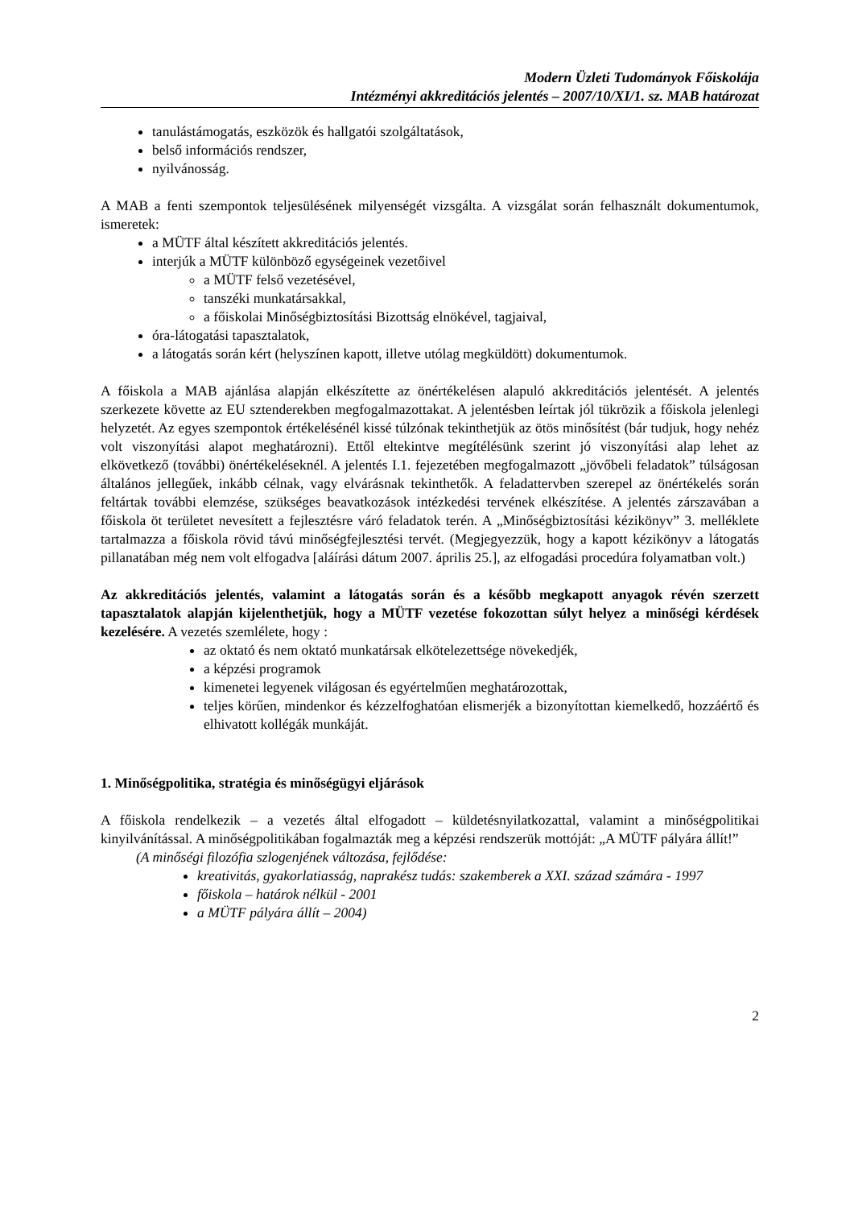Modern Üzleti Tudományok Főiskolája
Intézményi akkreditációs jelentés – 2007/10/XI/1. sz. MAB határozat
tanulástámogatás, eszközök és hallgatói szolgáltatások,
belső információs rendszer,
nyilvánosság.
A MAB a fenti szempontok teljesülésének milyenségét vizsgálta. A vizsgálat során felhasznált dokumentumok, ismeretek:
a MÜTF által készített akkreditációs jelentés.
interjúk a MÜTF különböző egységeinek vezetőivel
a MÜTF felső vezetésével,
tanszéki munkatársakkal,
a főiskolai Minőségbiztosítási Bizottság elnökével, tagjaival,
óra-látogatási tapasztalatok,
a látogatás során kért (helyszínen kapott, illetve utólag megküldött) dokumentumok.
A főiskola a MAB ajánlása alapján elkészítette az önértékelésen alapuló akkreditációs jelentését. A jelentés szerkezete követte az EU sztenderekben megfogalmazottakat. A jelentésben leírtak jól tükrözik a főiskola jelenlegi helyzetét. Az egyes szempontok értékelésénél kissé túlzónak tekinthetjük az ötös minősítést (bár tudjuk, hogy nehéz volt viszonyítási alapot meghatározni). Ettől eltekintve megítélésünk szerint jó viszonyítási alap lehet az elkövetkező (további) önértékeléseknél. A jelentés I.1. fejezetében megfogalmazott „jövőbeli feladatok” túlságosan általános jellegűek, inkább célnak, vagy elvárásnak tekinthetők. A feladattervben szerepel az önértékelés során feltártak további elemzése, szükséges beavatkozások intézkedési tervének elkészítése. A jelentés zárszavában a főiskola öt területet nevesített a fejlesztésre váró feladatok terén. A „Minőségbiztosítási kézikönyv” 3. melléklete tartalmazza a főiskola rövid távú minőségfejlesztési tervét. (Megjegyezzük, hogy a kapott kézikönyv a látogatás pillanatában még nem volt elfogadva [aláírási dátum 2007. április 25.], az elfogadási procedúra folyamatban volt.)
Az akkreditációs jelentés, valamint a látogatás során és a később megkapott anyagok révén szerzett tapasztalatok alapján kijelenthetjük, hogy a MÜTF vezetése fokozottan súlyt helyez a minőségi kérdések kezelésére. A vezetés szemlélete, hogy :
az oktató és nem oktató munkatársak elkötelezettsége növekedjék,
a képzési programok
kimenetei legyenek világosan és egyértelműen meghatározottak,
teljes körűen, mindenkor és kézzelfoghatóan elismerjék a bizonyítottan kiemelkedő, hozzáértő és elhivatott kollégák munkáját.
1. Minőségpolitika, stratégia és minőségügyi eljárások
A főiskola rendelkezik – a vezetés által elfogadott – küldetésnyilatkozattal, valamint a minőségpolitikai kinyilvánítással. A minőségpolitikában fogalmazták meg a képzési rendszerük mottóját: „A MÜTF pályára állít!”
(A minőségi filozófia szlogenjének változása, fejlődése:
kreativitás, gyakorlatiasság, naprakész tudás: szakemberek a XXI. század számára - 1997
főiskola – határok nélkül - 2001
a MÜTF pályára állít – 2004)
2